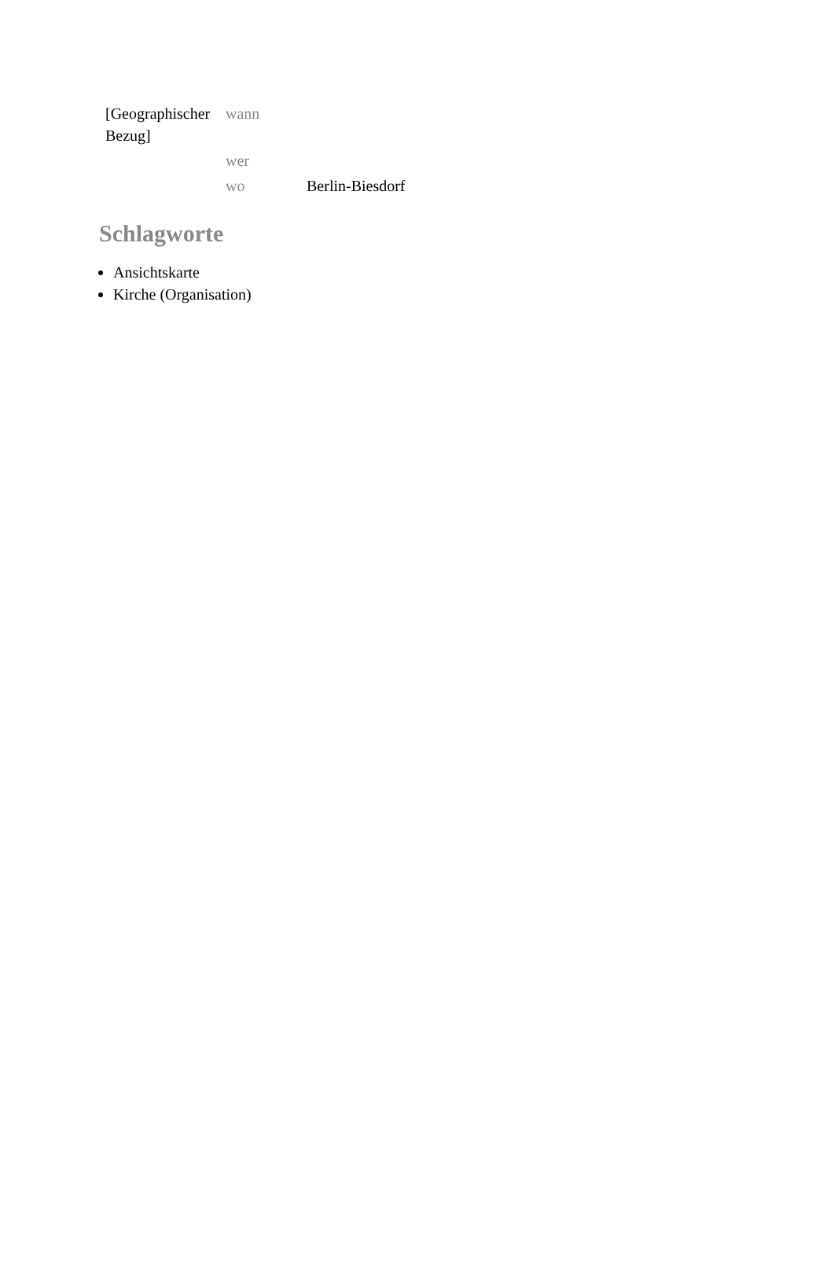| [Geographischer Bezug] | wann | |
| | wer | |
| | wo | Berlin-Biesdorf |
Schlagworte
Ansichtskarte
Kirche (Organisation)